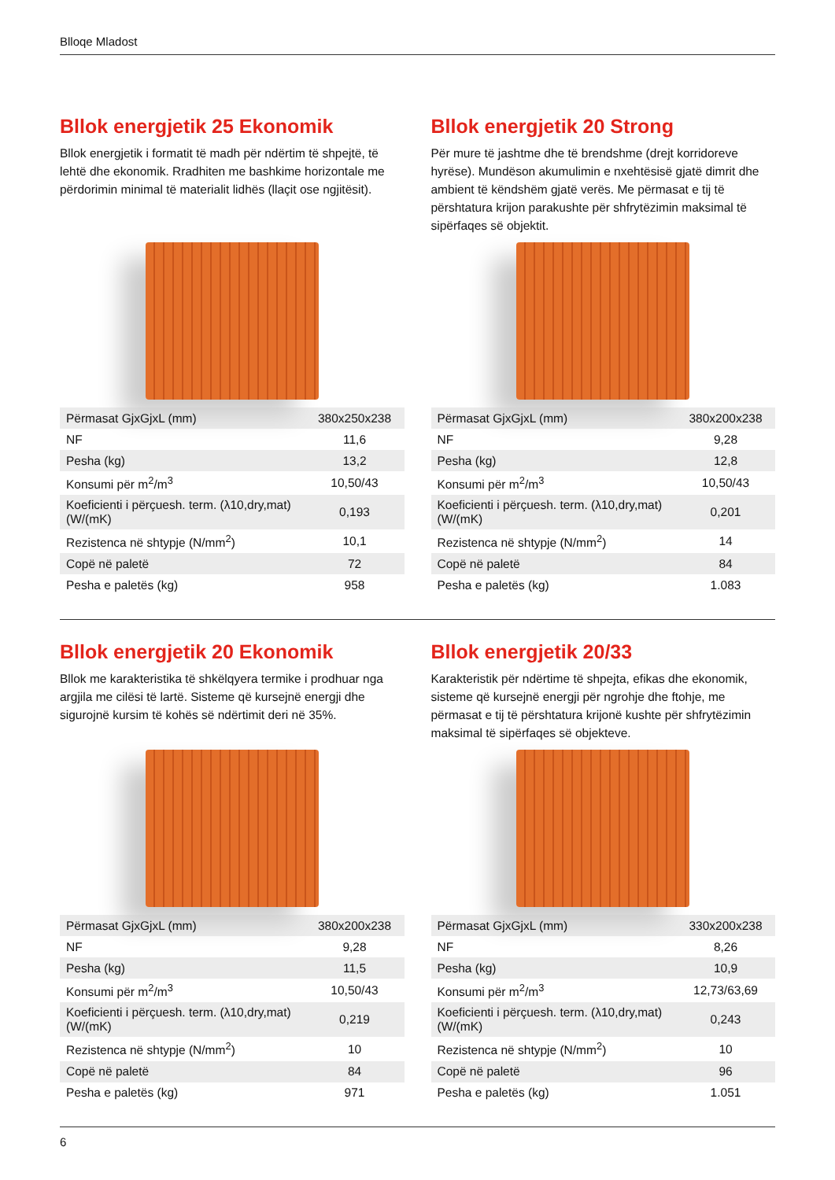Blloqe Mladost
Bllok energjetik 25 Ekonomik
Bllok energjetik i formatit të madh për ndërtim të shpejtë, të lehtë dhe ekonomik. Rradhiten me bashkime horizontale me përdorimin minimal të materialit lidhës (llaçit ose ngjitësit).
| Përmasat GjxGjxL (mm) | 380x250x238 |
| NF | 11,6 |
| Pesha (kg) | 13,2 |
| Konsumi për m<sup>2</sup>/m<sup>3</sup> | 10,50/43 |
| Koeficienti i përçuesh. term. (λ10,dry,mat)(W/(mK) | 0,193 |
| Rezistenca në shtypje (N/mm<sup>2</sup>) | 10,1 |
| Copë në paletë | 72 |
| Pesha e paletës (kg) | 958 |
Bllok energjetik 20 Strong
Për mure të jashtme dhe të brendshme (drejt korridoreve hyrëse). Mundëson akumulimin e nxehtësisë gjatë dimrit dhe ambient të këndshëm gjatë verës. Me përmasat e tij të përshtatura krijon parakushte për shfrytëzimin maksimal të sipërfaqes së objektit.
| Përmasat GjxGjxL (mm) | 380x200x238 |
| NF | 9,28 |
| Pesha (kg) | 12,8 |
| Konsumi për m<sup>2</sup>/m<sup>3</sup> | 10,50/43 |
| Koeficienti i përçuesh. term. (λ10,dry,mat)(W/(mK) | 0,201 |
| Rezistenca në shtypje (N/mm<sup>2</sup>) | 14 |
| Copë në paletë | 84 |
| Pesha e paletës (kg) | 1.083 |
Bllok energjetik 20 Ekonomik
Bllok me karakteristika të shkëlqyera termike i prodhuar nga argjila me cilësi të lartë. Sisteme që kursejnë energji dhe sigurojnë kursim të kohës së ndërtimit deri në 35%.
| Përmasat GjxGjxL (mm) | 380x200x238 |
| NF | 9,28 |
| Pesha (kg) | 11,5 |
| Konsumi për m<sup>2</sup>/m<sup>3</sup> | 10,50/43 |
| Koeficienti i përçuesh. term. (λ10,dry,mat)(W/(mK) | 0,219 |
| Rezistenca në shtypje (N/mm<sup>2</sup>) | 10 |
| Copë në paletë | 84 |
| Pesha e paletës (kg) | 971 |
Bllok energjetik 20/33
Karakteristik për ndërtime të shpejta, efikas dhe ekonomik, sisteme që kursejnë energji për ngrohje dhe ftohje, me përmasat e tij të përshtatura krijonë kushte për shfrytëzimin maksimal të sipërfaqes së objekteve.
| Përmasat GjxGjxL (mm) | 330x200x238 |
| NF | 8,26 |
| Pesha (kg) | 10,9 |
| Konsumi për m<sup>2</sup>/m<sup>3</sup> | 12,73/63,69 |
| Koeficienti i përçuesh. term. (λ10,dry,mat)(W/(mK) | 0,243 |
| Rezistenca në shtypje (N/mm<sup>2</sup>) | 10 |
| Copë në paletë | 96 |
| Pesha e paletës (kg) | 1.051 |
6